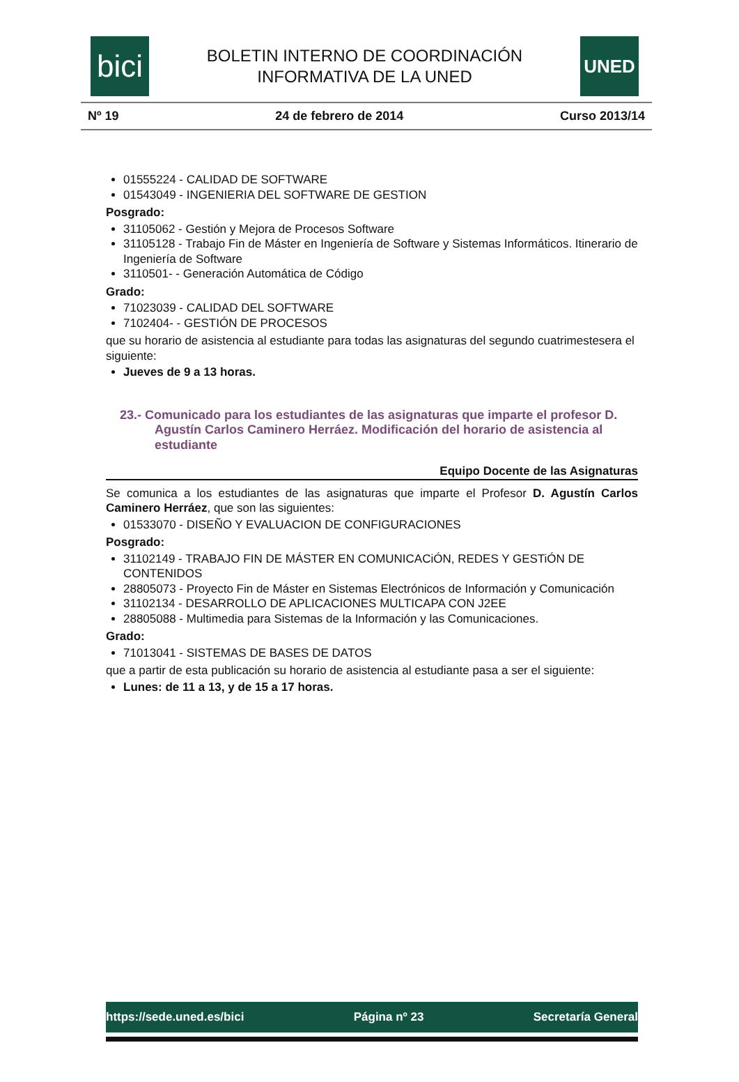bici
BOLETIN INTERNO DE COORDINACIÓN
INFORMATIVA DE LA UNED
UNED
Nº 19 24 de febrero de 2014 Curso 2013/14
01555224 - CALIDAD DE SOFTWARE
01543049 - INGENIERIA DEL SOFTWARE DE GESTION
Posgrado:
31105062 - Gestión y Mejora de Procesos Software
31105128 - Trabajo Fin de Máster en Ingeniería de Software y Sistemas Informáticos. Itinerario de Ingeniería de Software
3110501- - Generación Automática de Código
Grado:
71023039 - CALIDAD DEL SOFTWARE
7102404- - GESTIÓN DE PROCESOS
que su horario de asistencia al estudiante para todas las asignaturas del segundo cuatrimestesera el siguiente:
Jueves de 9 a 13 horas.
23.- Comunicado para los estudiantes de las asignaturas que imparte el profesor D. Agustín Carlos Caminero Herráez. Modificación del horario de asistencia al estudiante
Equipo Docente de las Asignaturas
Se comunica a los estudiantes de las asignaturas que imparte el Profesor D. Agustín Carlos Caminero Herráez, que son las siguientes:
01533070 - DISEÑO Y EVALUACION DE CONFIGURACIONES
Posgrado:
31102149 - TRABAJO FIN DE MÁSTER EN COMUNICACiÓN, REDES Y GESTiÓN DE CONTENIDOS
28805073 - Proyecto Fin de Máster en Sistemas Electrónicos de Información y Comunicación
31102134 - DESARROLLO DE APLICACIONES MULTICAPA CON J2EE
28805088 - Multimedia para Sistemas de la Información y las Comunicaciones.
Grado:
71013041 - SISTEMAS DE BASES DE DATOS
que a partir de esta publicación su horario de asistencia al estudiante pasa a ser el siguiente:
Lunes: de 11 a 13, y de 15 a 17 horas.
https://sede.uned.es/bici Página nº 23 Secretaría General